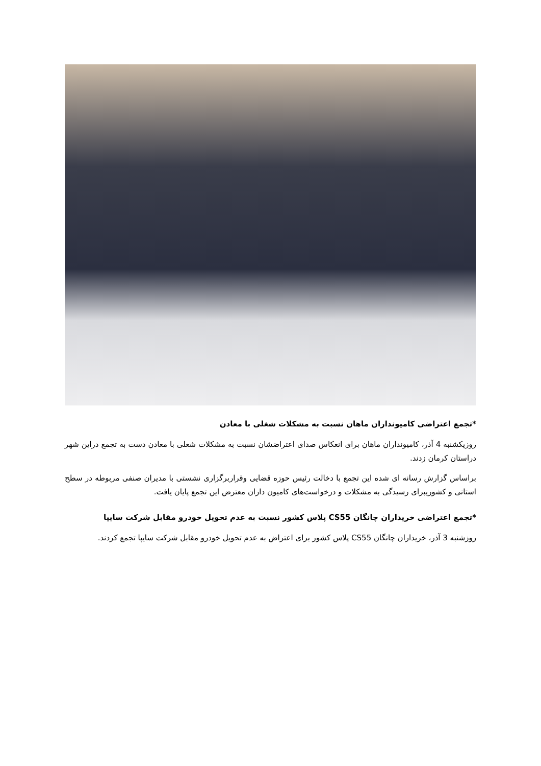*تجمع اعتراضی کامیونداران ماهان نسبت به مشکلات شغلی با معادن
روزیکشنبه 4 آذر، کامیونداران ماهان برای انعکاس صدای اعتراضشان نسبت به مشکلات شغلی با معادن دست به تجمع دراین شهر دراستان کرمان زدند.
براساس گزارش رسانه ای شده این تجمع با دخالت رئیس حوزه قضایی وقراربرگزاری نشستی با مدیران صنفی مربوطه در سطح استانی و کشوریبرای رسیدگی به مشکلات و درخواست‌های کامیون داران معترض این تجمع پایان یافت.
*تجمع اعتراضی خریداران چانگان CS55 پلاس کشور نسبت به عدم تحویل خودرو مقابل شرکت سایپا
روزشنبه 3 آذر، خریداران چانگان CS55 پلاس کشور برای اعتراض به عدم تحویل خودرو مقابل شرکت سایپا تجمع کردند.